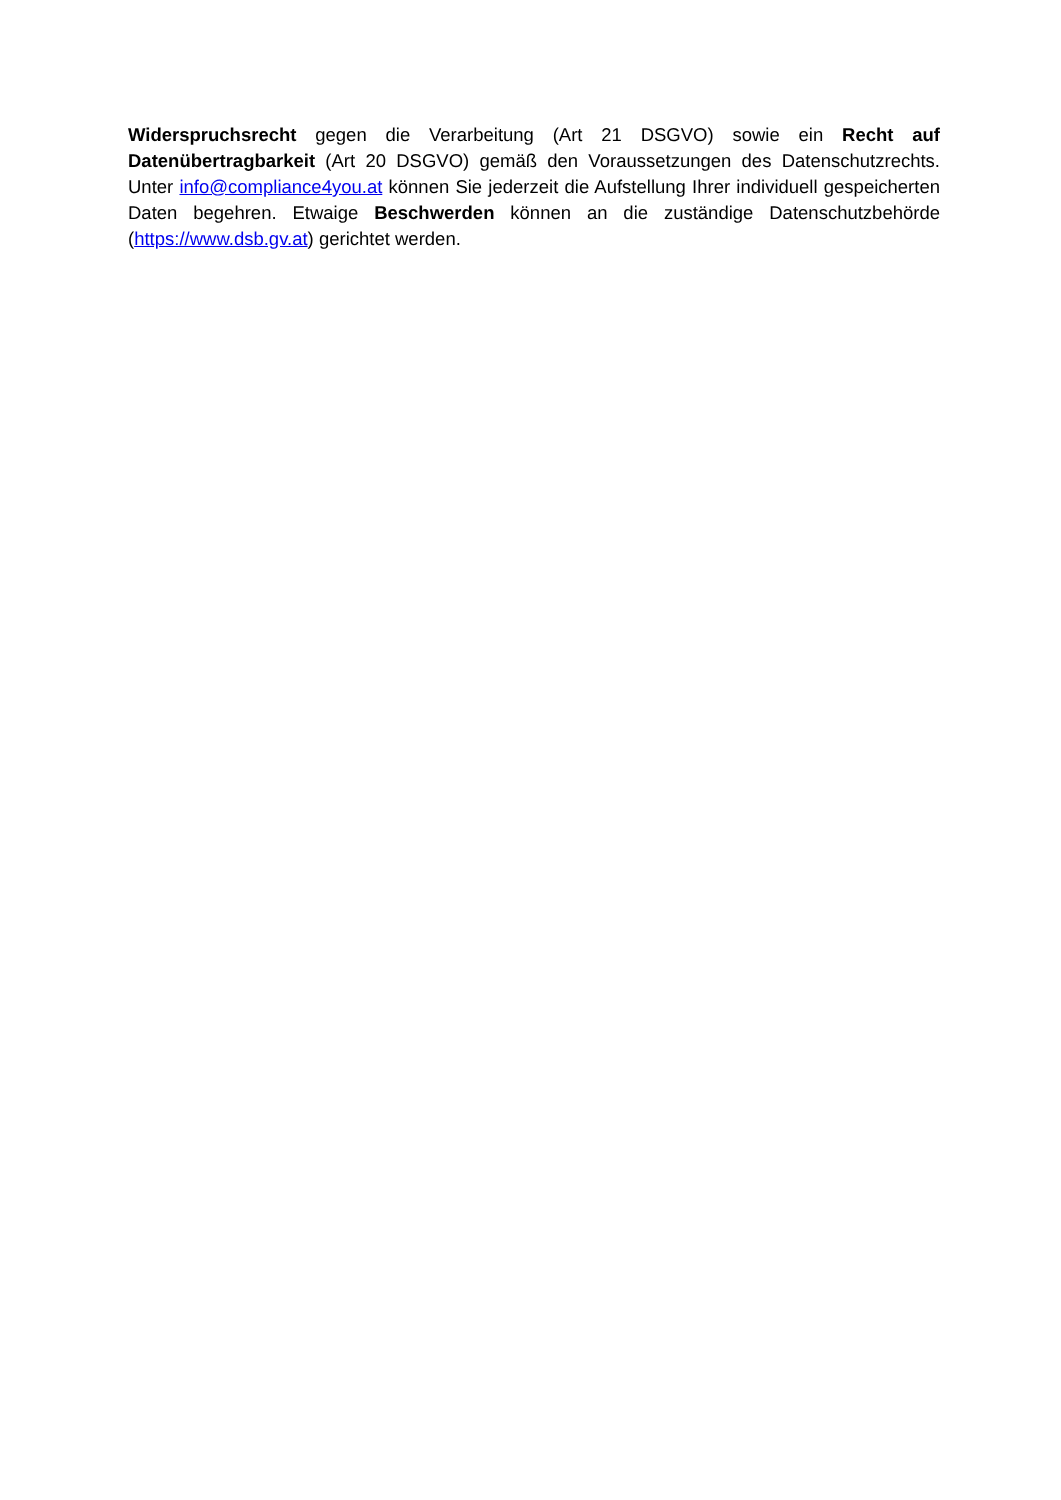Widerspruchsrecht gegen die Verarbeitung (Art 21 DSGVO) sowie ein Recht auf Datenübertragbarkeit (Art 20 DSGVO) gemäß den Voraussetzungen des Datenschutzrechts. Unter info@compliance4you.at können Sie jederzeit die Aufstellung Ihrer individuell gespeicherten Daten begehren. Etwaige Beschwerden können an die zuständige Datenschutzbehörde (https://www.dsb.gv.at) gerichtet werden.